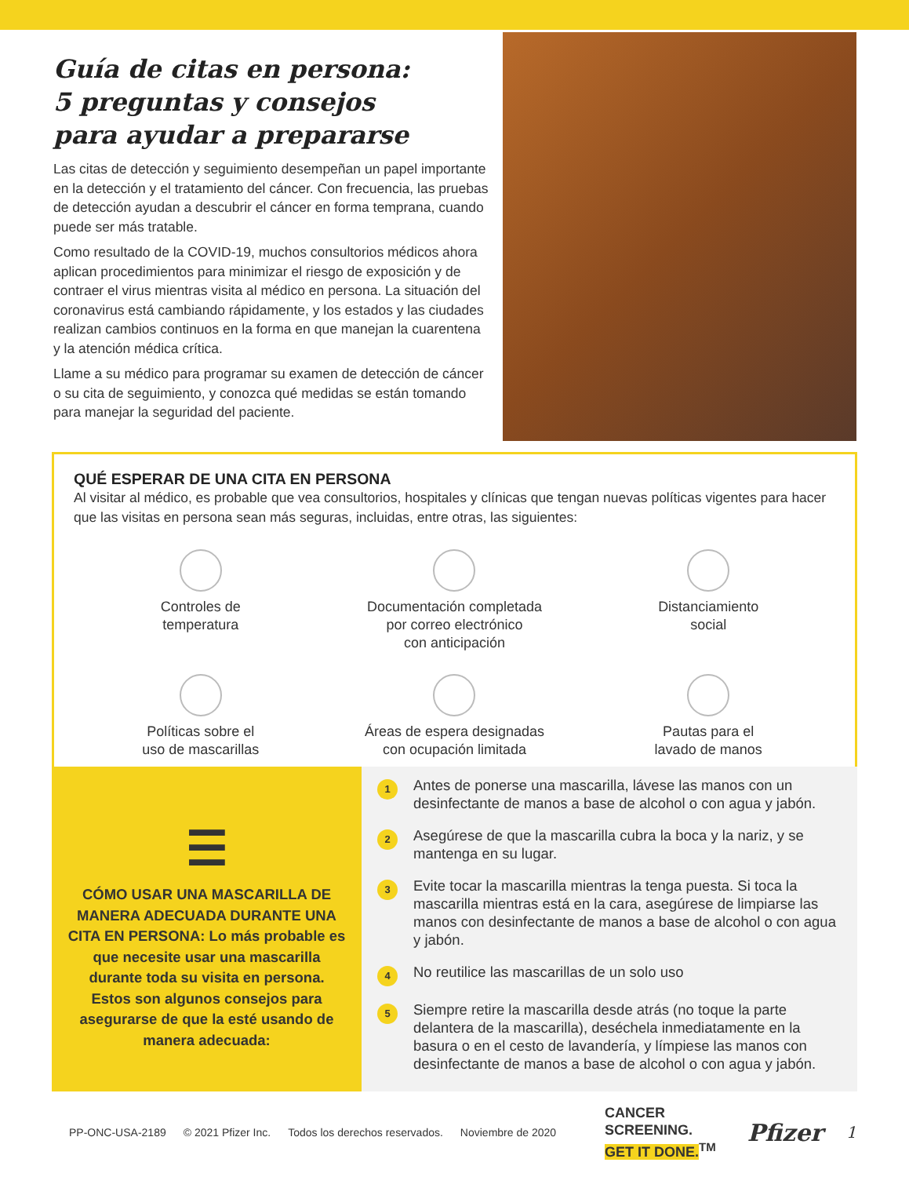Guía de citas en persona:
5 preguntas y consejos
para ayudar a prepararse
Las citas de detección y seguimiento desempeñan un papel importante en la detección y el tratamiento del cáncer. Con frecuencia, las pruebas de detección ayudan a descubrir el cáncer en forma temprana, cuando puede ser más tratable.
Como resultado de la COVID-19, muchos consultorios médicos ahora aplican procedimientos para minimizar el riesgo de exposición y de contraer el virus mientras visita al médico en persona. La situación del coronavirus está cambiando rápidamente, y los estados y las ciudades realizan cambios continuos en la forma en que manejan la cuarentena y la atención médica crítica.
Llame a su médico para programar su examen de detección de cáncer o su cita de seguimiento, y conozca qué medidas se están tomando para manejar la seguridad del paciente.
QUÉ ESPERAR DE UNA CITA EN PERSONA
Al visitar al médico, es probable que vea consultorios, hospitales y clínicas que tengan nuevas políticas vigentes para hacer que las visitas en persona sean más seguras, incluidas, entre otras, las siguientes:
Controles de
temperatura
Documentación completada
por correo electrónico
con anticipación
Distanciamiento
social
Políticas sobre el
uso de mascarillas
Áreas de espera designadas
con ocupación limitada
Pautas para el
lavado de manos
☰
CÓMO USAR UNA MASCARILLA DE MANERA ADECUADA DURANTE UNA CITA EN PERSONA: Lo más probable es que necesite usar una mascarilla durante toda su visita en persona. Estos son algunos consejos para asegurarse de que la esté usando de manera adecuada:
1
Antes de ponerse una mascarilla, lávese las manos con un desinfectante de manos a base de alcohol o con agua y jabón.
2
Asegúrese de que la mascarilla cubra la boca y la nariz, y se mantenga en su lugar.
3
Evite tocar la mascarilla mientras la tenga puesta. Si toca la mascarilla mientras está en la cara, asegúrese de limpiarse las manos con desinfectante de manos a base de alcohol o con agua y jabón.
4
No reutilice las mascarillas de un solo uso
5
Siempre retire la mascarilla desde atrás (no toque la parte delantera de la mascarilla), deséchela inmediatamente en la basura o en el cesto de lavandería, y límpiese las manos con desinfectante de manos a base de alcohol o con agua y jabón.
PP-ONC-USA-2189 © 2021 Pfizer Inc. Todos los derechos reservados. Noviembre de 2020
CANCER
SCREENING.
GET IT DONE.<sup>TM</sup>
Pfizer
1